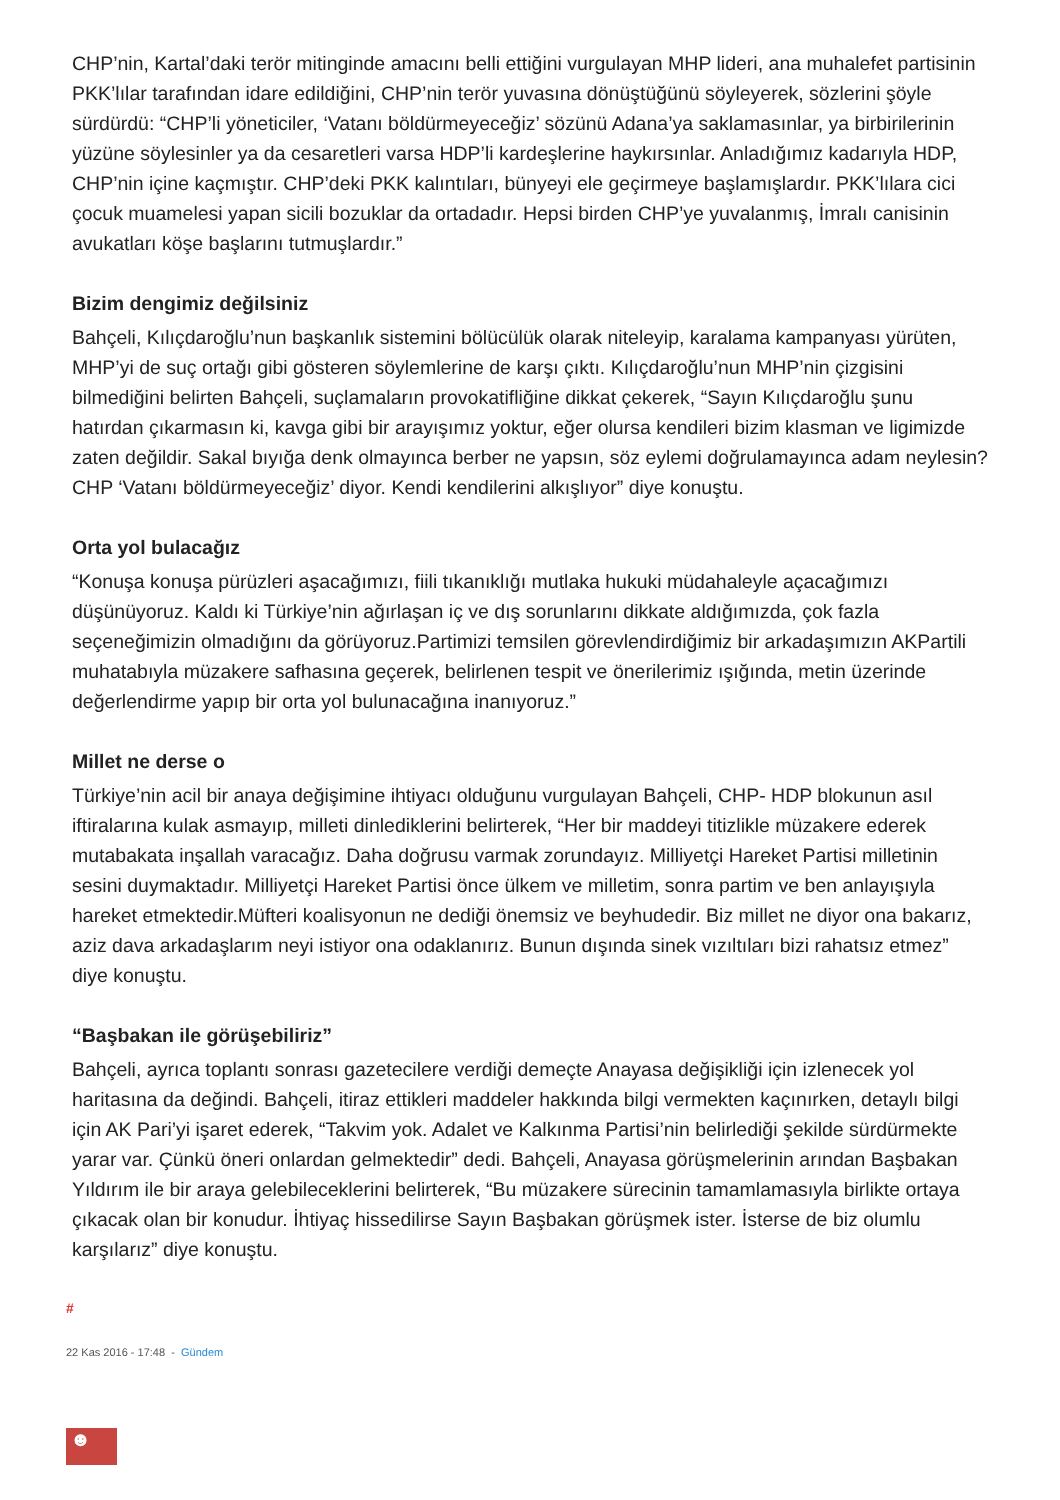CHP’nin, Kartal’daki terör mitinginde amacını belli ettiğini vurgulayan MHP lideri, ana muhalefet partisinin PKK’lılar tarafından idare edildiğini, CHP’nin terör yuvasına dönüştüğünü söyleyerek, sözlerini şöyle sürdürdü: “CHP’li yöneticiler, ‘Vatanı böldürmeyeceğiz’ sözünü Adana’ya saklamasınlar, ya birbirilerinin yüzüne söylesinler ya da cesaretleri varsa HDP’li kardeşlerine haykırsınlar. Anladığımız kadarıyla HDP, CHP’nin içine kaçmıştır. CHP’deki PKK kalıntıları, bünyeyi ele geçirmeye başlamışlardır. PKK’lılara cici çocuk muamelesi yapan sicili bozuklar da ortadadır. Hepsi birden CHP’ye yuvalanmış, İmralı canisinin avukatları köşe başlarını tutmuşlardır.”
Bizim dengimiz değilsiniz
Bahçeli, Kılıçdaroğlu’nun başkanlık sistemini bölücülük olarak niteleyip, karalama kampanyası yürüten, MHP’yi de suç ortağı gibi gösteren söylemlerine de karşı çıktı. Kılıçdaroğlu’nun MHP’nin çizgisini bilmediğini belirten Bahçeli, suçlamaların provokatifliğine dikkat çekerek, “Sayın Kılıçdaroğlu şunu hatırdan çıkarmasın ki, kavga gibi bir arayışımız yoktur, eğer olursa kendileri bizim klasman ve ligimizde zaten değildir. Sakal bıyığa denk olmayınca berber ne yapsın, söz eylemi doğrulamayınca adam neylesin? CHP ‘Vatanı böldürmeyeceğiz’ diyor. Kendi kendilerini alkışlıyor” diye konuştu.
Orta yol bulacağız
“Konuşa konuşa pürüzleri aşacağımızı, fiili tıkanıklığı mutlaka hukuki müdahaleyle açacağımızı düşünüyoruz. Kaldı ki Türkiye’nin ağırlaşan iç ve dış sorunlarını dikkate aldığımızda, çok fazla seçeneğimizin olmadığını da görüyoruz.Partimizi temsilen görevlendirdiğimiz bir arkadaşımızın AKPartili muhatabıyla müzakere safhasına geçerek, belirlenen tespit ve önerilerimiz ışığında, metin üzerinde değerlendirme yapıp bir orta yol bulunacağına inanıyoruz.”
Millet ne derse o
Türkiye’nin acil bir anaya değişimine ihtiyacı olduğunu vurgulayan Bahçeli, CHP- HDP blokunun asıl iftiralarına kulak asmayıp, milleti dinlediklerini belirterek, “Her bir maddeyi titizlikle müzakere ederek mutabakata inşallah varacağız. Daha doğrusu varmak zorundayız. Milliyetçi Hareket Partisi milletinin sesini duymaktadır. Milliyetçi Hareket Partisi önce ülkem ve milletim, sonra partim ve ben anlayışıyla hareket etmektedir.Müfteri koalisyonun ne dediği önemsiz ve beyhudedir. Biz millet ne diyor ona bakarız, aziz dava arkadaşlarım neyi istiyor ona odaklanırız. Bunun dışında sinek vızıltıları bizi rahatsız etmez” diye konuştu.
“Başbakan ile görüşebiliriz”
Bahçeli, ayrıca toplantı sonrası gazetecilere verdiği demeçte Anayasa değişikliği için izlenecek yol haritasına da değindi. Bahçeli, itiraz ettikleri maddeler hakkında bilgi vermekten kaçınırken, detaylı bilgi için AK Pari’yi işaret ederek, “Takvim yok. Adalet ve Kalkınma Partisi’nin belirlediği şekilde sürdürmekte yarar var. Çünkü öneri onlardan gelmektedir” dedi. Bahçeli, Anayasa görüşmelerinin arından Başbakan Yıldırım ile bir araya gelebileceklerini belirterek, “Bu müzakere sürecinin tamamlamasıyla birlikte ortaya çıkacak olan bir konudur. İhtiyaç hissedilirse Sayın Başbakan görüşmek ister. İsterse de biz olumlu karşılarız” diye konuştu.
#
22 Kas 2016 - 17:48 - Gündem
☻